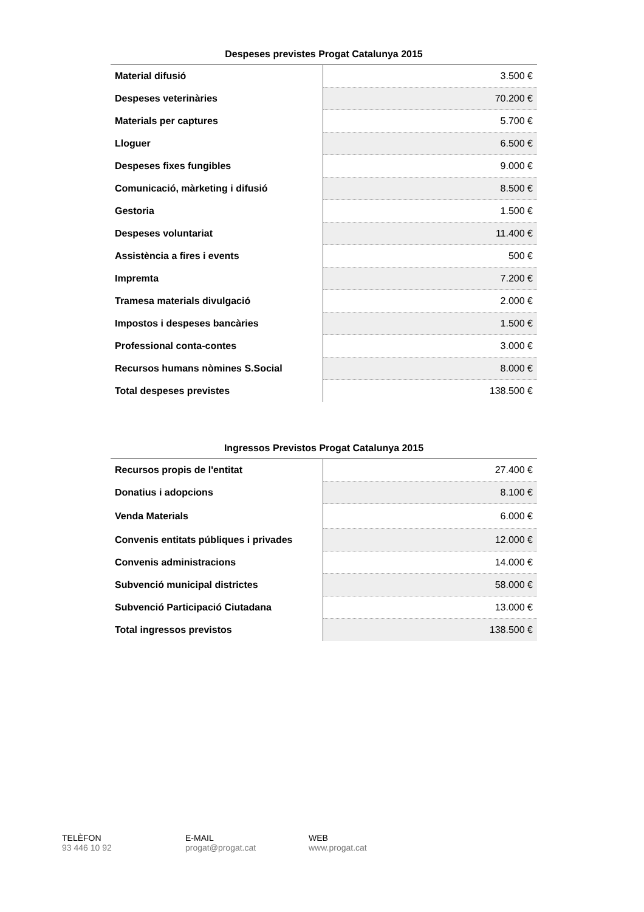Despeses previstes Progat Catalunya 2015
| Material difusió | 3.500 € |
| Despeses veterinàries | 70.200 € |
| Materials per captures | 5.700 € |
| Lloguer | 6.500 € |
| Despeses fixes fungibles | 9.000 € |
| Comunicació, màrketing i difusió | 8.500 € |
| Gestoria | 1.500 € |
| Despeses voluntariat | 11.400 € |
| Assistència a fires i events | 500 € |
| Impremta | 7.200 € |
| Tramesa materials divulgació | 2.000 € |
| Impostos i despeses bancàries | 1.500 € |
| Professional conta-contes | 3.000 € |
| Recursos humans nòmines S.Social | 8.000 € |
| Total despeses previstes | 138.500 € |
Ingressos Previstos Progat Catalunya 2015
| Recursos propis de l'entitat | 27.400 € |
| Donatius i adopcions | 8.100 € |
| Venda Materials | 6.000 € |
| Convenis entitats públiques i privades | 12.000 € |
| Convenis administracions | 14.000 € |
| Subvenció municipal districtes | 58.000 € |
| Subvenció Participació Ciutadana | 13.000 € |
| Total ingressos previstos | 138.500 € |
TELÈFON
93 446 10 92
E-MAIL
progat@progat.cat
WEB
www.progat.cat